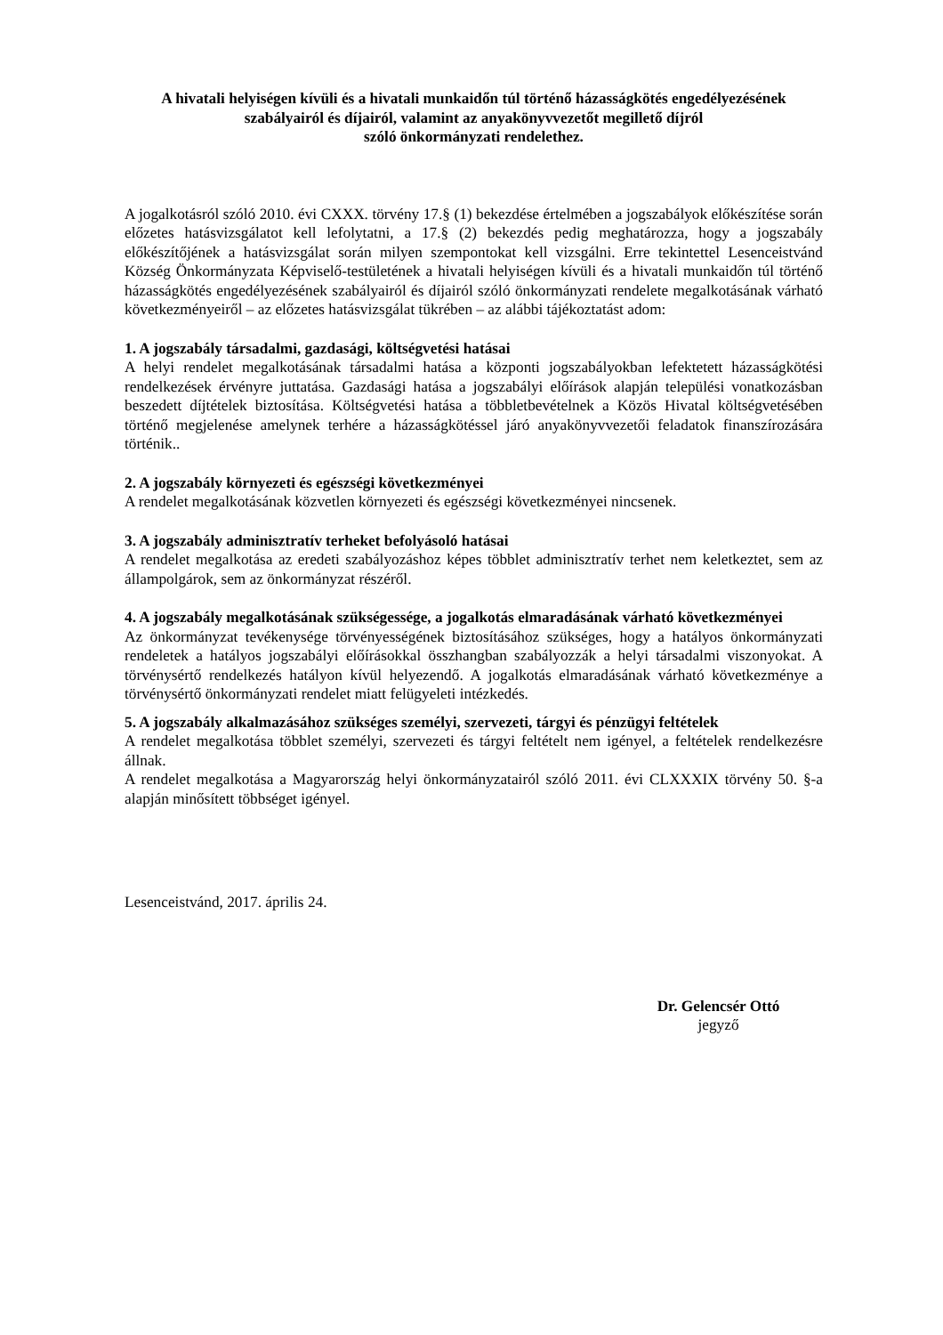A hivatali helyiségen kívüli és a hivatali munkaidőn túl történő házasságkötés engedélyezésének szabályairól és díjairól, valamint az anyakönyvvezetőt megillető díjról
szóló önkormányzati rendelethez.
A jogalkotásról szóló 2010. évi CXXX. törvény 17.§ (1) bekezdése értelmében a jogszabályok előkészítése során előzetes hatásvizsgálatot kell lefolytatni, a 17.§ (2) bekezdés pedig meghatározza, hogy a jogszabály előkészítőjének a hatásvizsgálat során milyen szempontokat kell vizsgálni. Erre tekintettel Lesenceistvánd Község Önkormányzata Képviselő-testületének a hivatali helyiségen kívüli és a hivatali munkaidőn túl történő házasságkötés engedélyezésének szabályairól és díjairól szóló önkormányzati rendelete megalkotásának várható következményeiről – az előzetes hatásvizsgálat tükrében – az alábbi tájékoztatást adom:
1. A jogszabály társadalmi, gazdasági, költségvetési hatásai
A helyi rendelet megalkotásának társadalmi hatása a központi jogszabályokban lefektetett házasságkötési rendelkezések érvényre juttatása. Gazdasági hatása a jogszabályi előírások alapján települési vonatkozásban beszedett díjtételek biztosítása. Költségvetési hatása a többletbevételnek a Közös Hivatal költségvetésében történő megjelenése amelynek terhére a házasságkötéssel járó anyakönyvvezetői feladatok finanszírozására történik..
2. A jogszabály környezeti és egészségi következményei
A rendelet megalkotásának közvetlen környezeti és egészségi következményei nincsenek.
3. A jogszabály adminisztratív terheket befolyásoló hatásai
A rendelet megalkotása az eredeti szabályozáshoz képes többlet adminisztratív terhet nem keletkeztet, sem az állampolgárok, sem az önkormányzat részéről.
4. A jogszabály megalkotásának szükségessége, a jogalkotás elmaradásának várható következményei
Az önkormányzat tevékenysége törvényességének biztosításához szükséges, hogy a hatályos önkormányzati rendeletek a hatályos jogszabályi előírásokkal összhangban szabályozzák a helyi társadalmi viszonyokat. A törvénysértő rendelkezés hatályon kívül helyezendő. A jogalkotás elmaradásának várható következménye a törvénysértő önkormányzati rendelet miatt felügyeleti intézkedés.
5. A jogszabály alkalmazásához szükséges személyi, szervezeti, tárgyi és pénzügyi feltételek
A rendelet megalkotása többlet személyi, szervezeti és tárgyi feltételt nem igényel, a feltételek rendelkezésre állnak.
A rendelet megalkotása a Magyarország helyi önkormányzatairól szóló 2011. évi CLXXXIX törvény 50. §-a alapján minősített többséget igényel.
Lesenceistvánd, 2017. április 24.
Dr. Gelencsér Ottó
jegyző